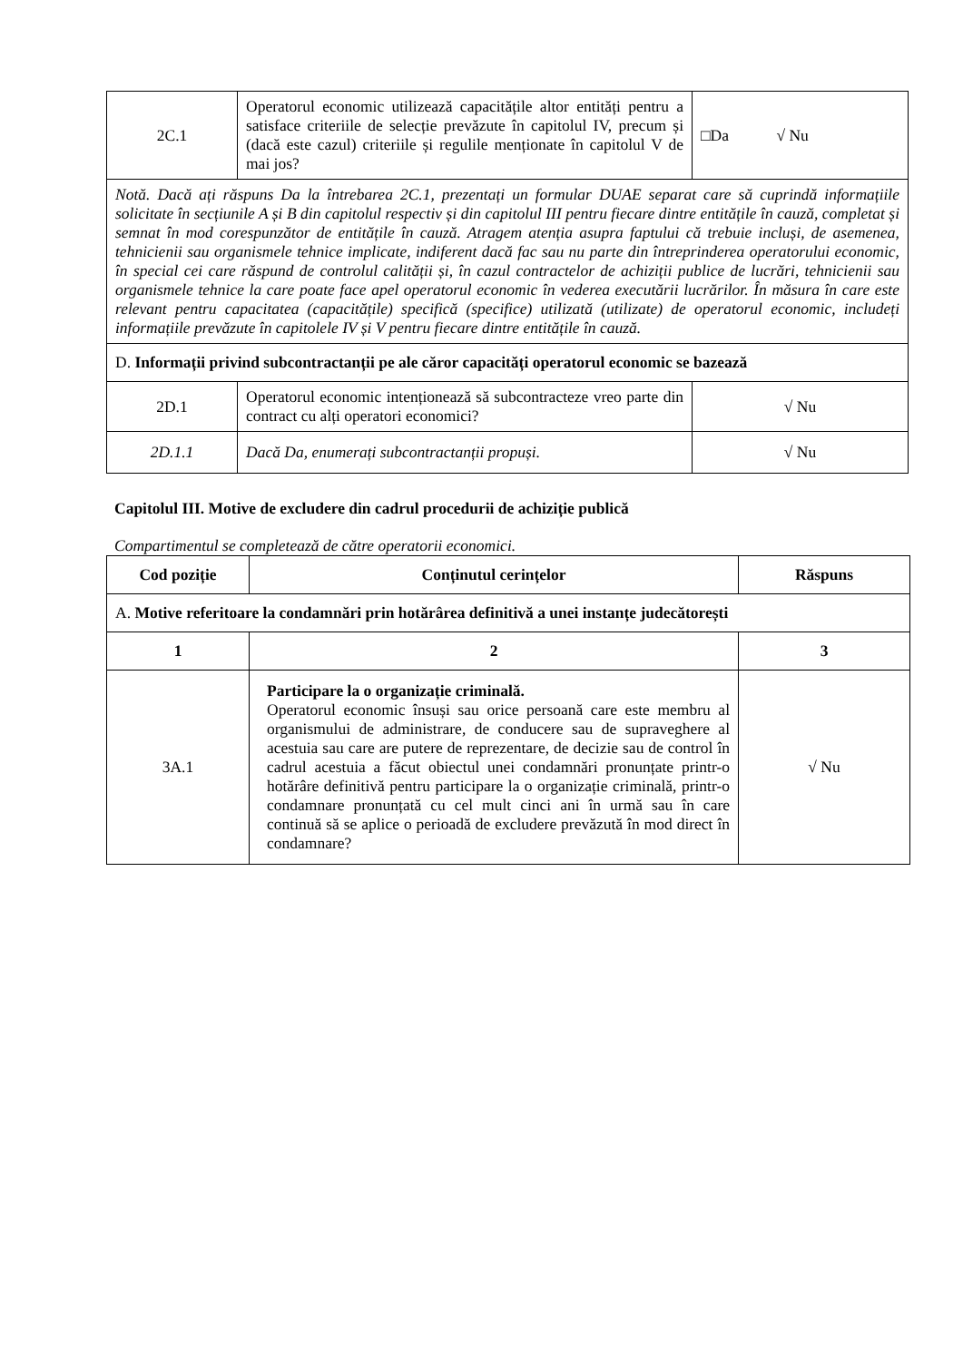| 2C.1 | Operatorul economic utilizează capacitățile altor entități pentru a satisface criteriile de selecție prevăzute în capitolul IV, precum și (dacă este cazul) criteriile și regulile menționate în capitolul V de mai jos? | □Da √ Nu |
| Notă. Dacă ați răspuns Da la întrebarea 2C.1, prezentați un formular DUAE separat care să cuprindă informațiile solicitate în secțiunile A și B din capitolul respectiv și din capitolul III pentru fiecare dintre entitățile în cauză, completat și semnat în mod corespunzător de entitățile în cauză. Atragem atenția asupra faptului că trebuie incluși, de asemenea, tehnicienii sau organismele tehnice implicate, indiferent dacă fac sau nu parte din întreprinderea operatorului economic, în special cei care răspund de controlul calității și, în cazul contractelor de achiziții publice de lucrări, tehnicienii sau organismele tehnice la care poate face apel operatorul economic în vederea executării lucrărilor. În măsura în care este relevant pentru capacitatea (capacitățile) specifică (specifice) utilizată (utilizate) de operatorul economic, includeți informațiile prevăzute în capitolele IV și V pentru fiecare dintre entitățile în cauză. | | |
| D. Informații privind subcontractanții pe ale căror capacități operatorul economic se bazează | | |
| 2D.1 | Operatorul economic intenționează să subcontracteze vreo parte din contract cu alți operatori economici? | √ Nu |
| 2D.1.1 | Dacă Da, enumerați subcontractanții propuși. | √ Nu |
Capitolul III. Motive de excludere din cadrul procedurii de achiziție publică
Compartimentul se completează de către operatorii economici.
| Cod poziție | Conținutul cerințelor | Răspuns |
| --- | --- | --- |
| A. Motive referitoare la condamnări prin hotărârea definitivă a unei instanțe judecătorești | | |
| 1 | 2 | 3 |
| 3A.1 | Participare la o organizație criminală. Operatorul economic însuși sau orice persoană care este membru al organismului de administrare, de conducere sau de supraveghere al acestuia sau care are putere de reprezentare, de decizie sau de control în cadrul acestuia a făcut obiectul unei condamnări pronunțate printr-o hotărâre definitivă pentru participare la o organizație criminală, printr-o condamnare pronunțată cu cel mult cinci ani în urmă sau în care continuă să se aplice o perioadă de excludere prevăzută în mod direct în condamnare? | √ Nu |